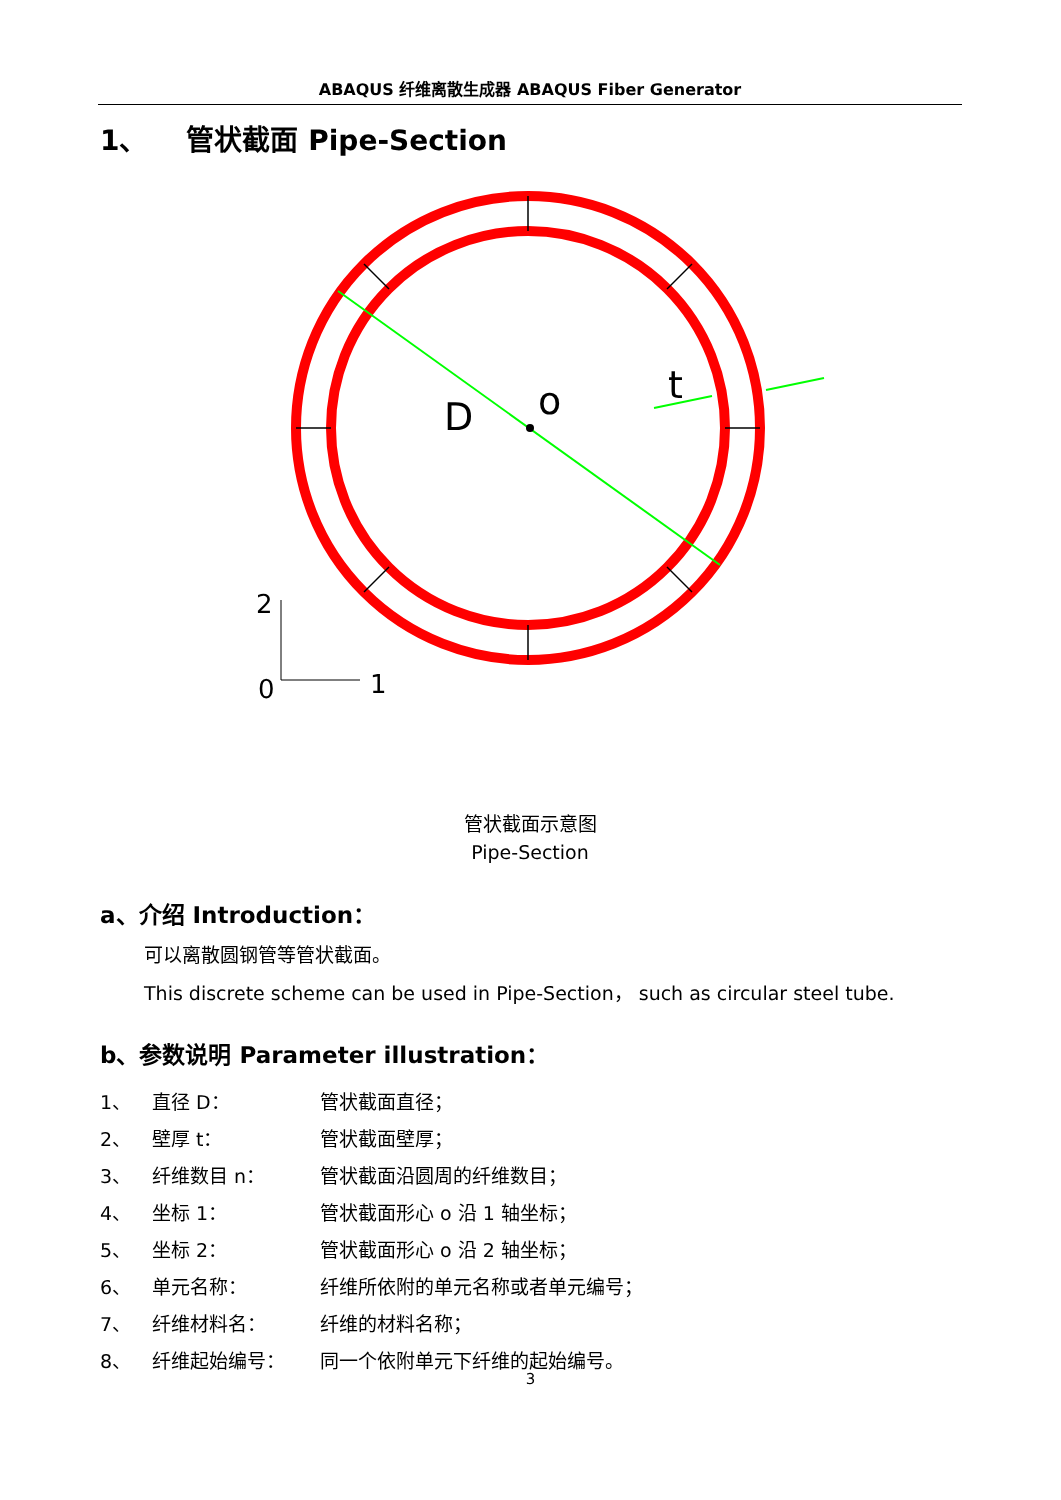ABAQUS 纤维离散生成器 ABAQUS Fiber Generator
1、 管状截面 Pipe-Section
D
o
t
2
1
0
管状截面示意图
Pipe-Section
a、介绍 Introduction：
可以离散圆钢管等管状截面。
This discrete scheme can be used in Pipe-Section， such as circular steel tube.
b、参数说明 Parameter illustration：
| 1、 | 直径 D： | 管状截面直径； |
| 2、 | 壁厚 t： | 管状截面壁厚； |
| 3、 | 纤维数目 n： | 管状截面沿圆周的纤维数目； |
| 4、 | 坐标 1： | 管状截面形心 o 沿 1 轴坐标； |
| 5、 | 坐标 2： | 管状截面形心 o 沿 2 轴坐标； |
| 6、 | 单元名称： | 纤维所依附的单元名称或者单元编号； |
| 7、 | 纤维材料名： | 纤维的材料名称； |
| 8、 | 纤维起始编号： | 同一个依附单元下纤维的起始编号。 |
3